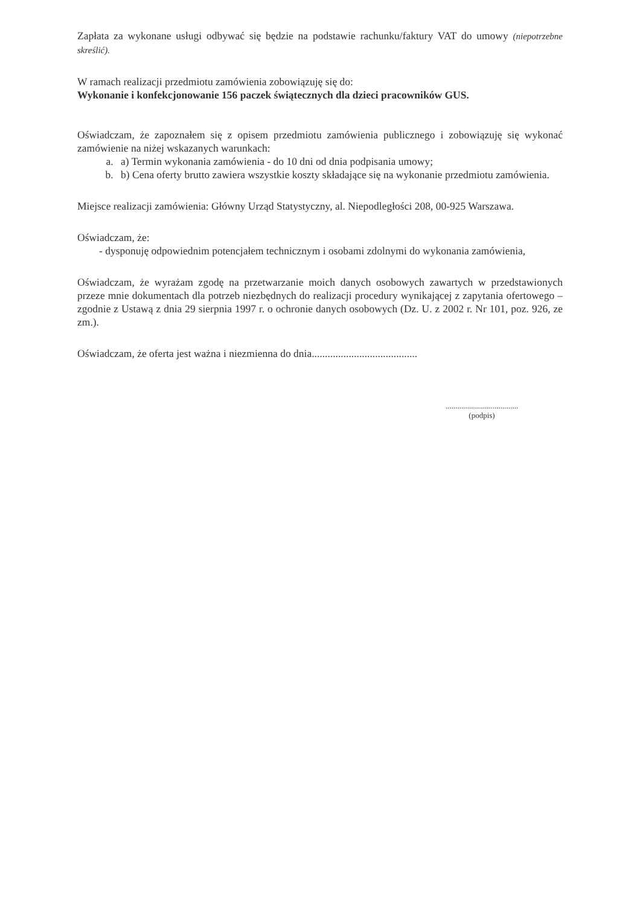Zapłata za wykonane usługi odbywać się będzie na podstawie rachunku/faktury VAT do umowy (niepotrzebne skreślić).
W ramach realizacji przedmiotu zamówienia zobowiązuję się do:
Wykonanie i konfekcjonowanie 156 paczek świątecznych dla dzieci pracowników GUS.
Oświadczam, że zapoznałem się z opisem przedmiotu zamówienia publicznego i zobowiązuję się wykonać zamówienie na niżej wskazanych warunkach:
a. a) Termin wykonania zamówienia - do 10 dni od dnia podpisania umowy;
b. b) Cena oferty brutto zawiera wszystkie koszty składające się na wykonanie przedmiotu zamówienia.
Miejsce realizacji zamówienia: Główny Urząd Statystyczny, al. Niepodległości 208, 00-925 Warszawa.
Oświadczam, że:
- dysponuję odpowiednim potencjałem technicznym i osobami zdolnymi do wykonania zamówienia,
Oświadczam, że wyrażam zgodę na przetwarzanie moich danych osobowych zawartych w przedstawionych przeze mnie dokumentach dla potrzeb niezbędnych do realizacji procedury wynikającej z zapytania ofertowego – zgodnie z Ustawą z dnia 29 sierpnia 1997 r. o ochronie danych osobowych (Dz. U. z 2002 r. Nr 101, poz. 926, ze zm.).
Oświadczam, że oferta jest ważna i niezmienna do dnia........................................
.....................................
(podpis)